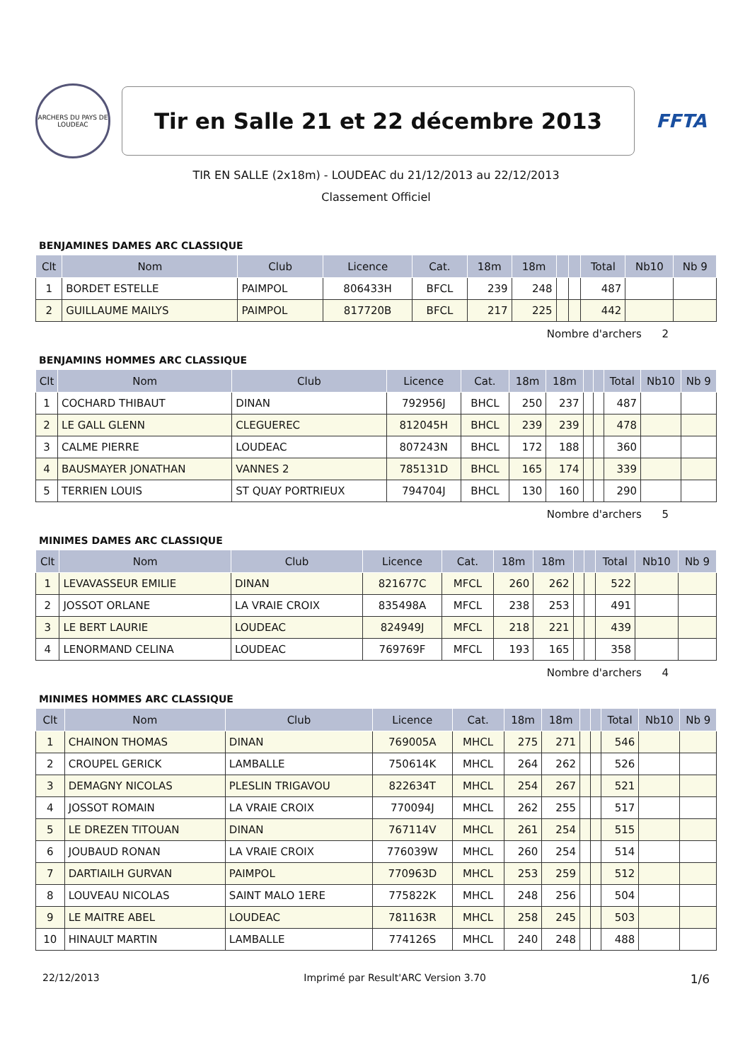ARCHERS DU PAYS DE LOUDEAC
Tir en Salle 21 et 22 décembre 2013
FFTA
TIR EN SALLE (2x18m) - LOUDEAC du 21/12/2013 au 22/12/2013
Classement Officiel
BENJAMINES DAMES ARC CLASSIQUE
| Clt | Nom | Club | Licence | Cat. | 18m | 18m | | | Total | Nb10 | Nb 9 |
| --- | --- | --- | --- | --- | --- | --- | --- | --- | --- | --- | --- |
| 1 | BORDET ESTELLE | PAIMPOL | 806433H | BFCL | 239 | 248 | | | 487 | | |
| 2 | GUILLAUME MAILYS | PAIMPOL | 817720B | BFCL | 217 | 225 | | | 442 | | |
Nombre d'archers 2
BENJAMINS HOMMES ARC CLASSIQUE
| Clt | Nom | Club | Licence | Cat. | 18m | 18m | | | Total | Nb10 | Nb 9 |
| --- | --- | --- | --- | --- | --- | --- | --- | --- | --- | --- | --- |
| 1 | COCHARD THIBAUT | DINAN | 792956J | BHCL | 250 | 237 | | | 487 | | |
| 2 | LE GALL GLENN | CLEGUEREC | 812045H | BHCL | 239 | 239 | | | 478 | | |
| 3 | CALME PIERRE | LOUDEAC | 807243N | BHCL | 172 | 188 | | | 360 | | |
| 4 | BAUSMAYER JONATHAN | VANNES 2 | 785131D | BHCL | 165 | 174 | | | 339 | | |
| 5 | TERRIEN LOUIS | ST QUAY PORTRIEUX | 794704J | BHCL | 130 | 160 | | | 290 | | |
Nombre d'archers 5
MINIMES DAMES ARC CLASSIQUE
| Clt | Nom | Club | Licence | Cat. | 18m | 18m | | | Total | Nb10 | Nb 9 |
| --- | --- | --- | --- | --- | --- | --- | --- | --- | --- | --- | --- |
| 1 | LEVAVASSEUR EMILIE | DINAN | 821677C | MFCL | 260 | 262 | | | 522 | | |
| 2 | JOSSOT ORLANE | LA VRAIE CROIX | 835498A | MFCL | 238 | 253 | | | 491 | | |
| 3 | LE BERT LAURIE | LOUDEAC | 824949J | MFCL | 218 | 221 | | | 439 | | |
| 4 | LENORMAND CELINA | LOUDEAC | 769769F | MFCL | 193 | 165 | | | 358 | | |
Nombre d'archers 4
MINIMES HOMMES ARC CLASSIQUE
| Clt | Nom | Club | Licence | Cat. | 18m | 18m | | | Total | Nb10 | Nb 9 |
| --- | --- | --- | --- | --- | --- | --- | --- | --- | --- | --- | --- |
| 1 | CHAINON THOMAS | DINAN | 769005A | MHCL | 275 | 271 | | | 546 | | |
| 2 | CROUPEL GERICK | LAMBALLE | 750614K | MHCL | 264 | 262 | | | 526 | | |
| 3 | DEMAGNY NICOLAS | PLESLIN TRIGAVOU | 822634T | MHCL | 254 | 267 | | | 521 | | |
| 4 | JOSSOT ROMAIN | LA VRAIE CROIX | 770094J | MHCL | 262 | 255 | | | 517 | | |
| 5 | LE DREZEN TITOUAN | DINAN | 767114V | MHCL | 261 | 254 | | | 515 | | |
| 6 | JOUBAUD RONAN | LA VRAIE CROIX | 776039W | MHCL | 260 | 254 | | | 514 | | |
| 7 | DARTIAILH GURVAN | PAIMPOL | 770963D | MHCL | 253 | 259 | | | 512 | | |
| 8 | LOUVEAU NICOLAS | SAINT MALO 1ERE | 775822K | MHCL | 248 | 256 | | | 504 | | |
| 9 | LE MAITRE ABEL | LOUDEAC | 781163R | MHCL | 258 | 245 | | | 503 | | |
| 10 | HINAULT MARTIN | LAMBALLE | 774126S | MHCL | 240 | 248 | | | 488 | | |
22/12/2013 Imprimé par Result'ARC Version 3.70 1/6